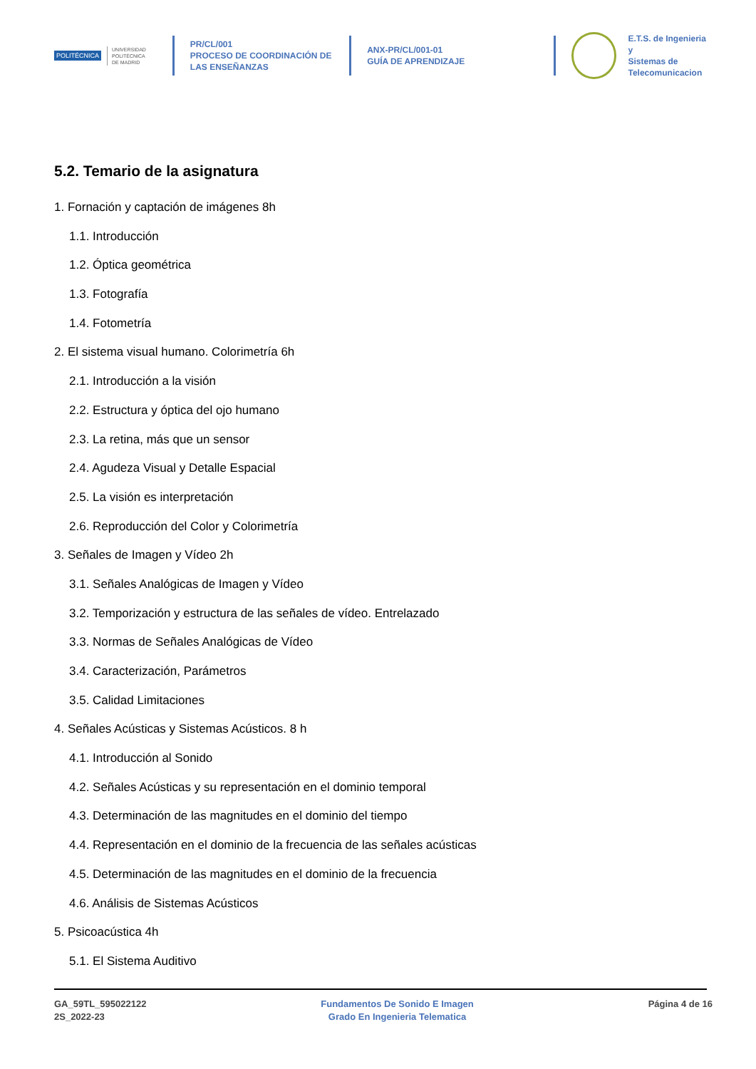POLITÉCNICA UNIVERSIDAD
POLITÉCNICA
DE MADRID
PR/CL/001
PROCESO DE COORDINACIÓN DE
LAS ENSEÑANZAS
ANX-PR/CL/001-01
GUÍA DE APRENDIZAJE
E.T.S. de Ingenieria y
Sistemas de
Telecomunicacion
5.2. Temario de la asignatura
1. Fornación y captación de imágenes 8h
1.1. Introducción
1.2. Óptica geométrica
1.3. Fotografía
1.4. Fotometría
2. El sistema visual humano. Colorimetría 6h
2.1. Introducción a la visión
2.2. Estructura y óptica del ojo humano
2.3. La retina, más que un sensor
2.4. Agudeza Visual y Detalle Espacial
2.5. La visión es interpretación
2.6. Reproducción del Color y Colorimetría
3. Señales de Imagen y Vídeo 2h
3.1. Señales Analógicas de Imagen y Vídeo
3.2. Temporización y estructura de las señales de vídeo. Entrelazado
3.3. Normas de Señales Analógicas de Vídeo
3.4. Caracterización, Parámetros
3.5. Calidad Limitaciones
4. Señales Acústicas y Sistemas Acústicos. 8 h
4.1. Introducción al Sonido
4.2. Señales Acústicas y su representación en el dominio temporal
4.3. Determinación de las magnitudes en el dominio del tiempo
4.4. Representación en el dominio de la frecuencia de las señales acústicas
4.5. Determinación de las magnitudes en el dominio de la frecuencia
4.6. Análisis de Sistemas Acústicos
5. Psicoacústica 4h
5.1. El Sistema Auditivo
GA_59TL_595022122
2S_2022-23
Fundamentos De Sonido E Imagen
Grado En Ingenieria Telematica
Página 4 de 16